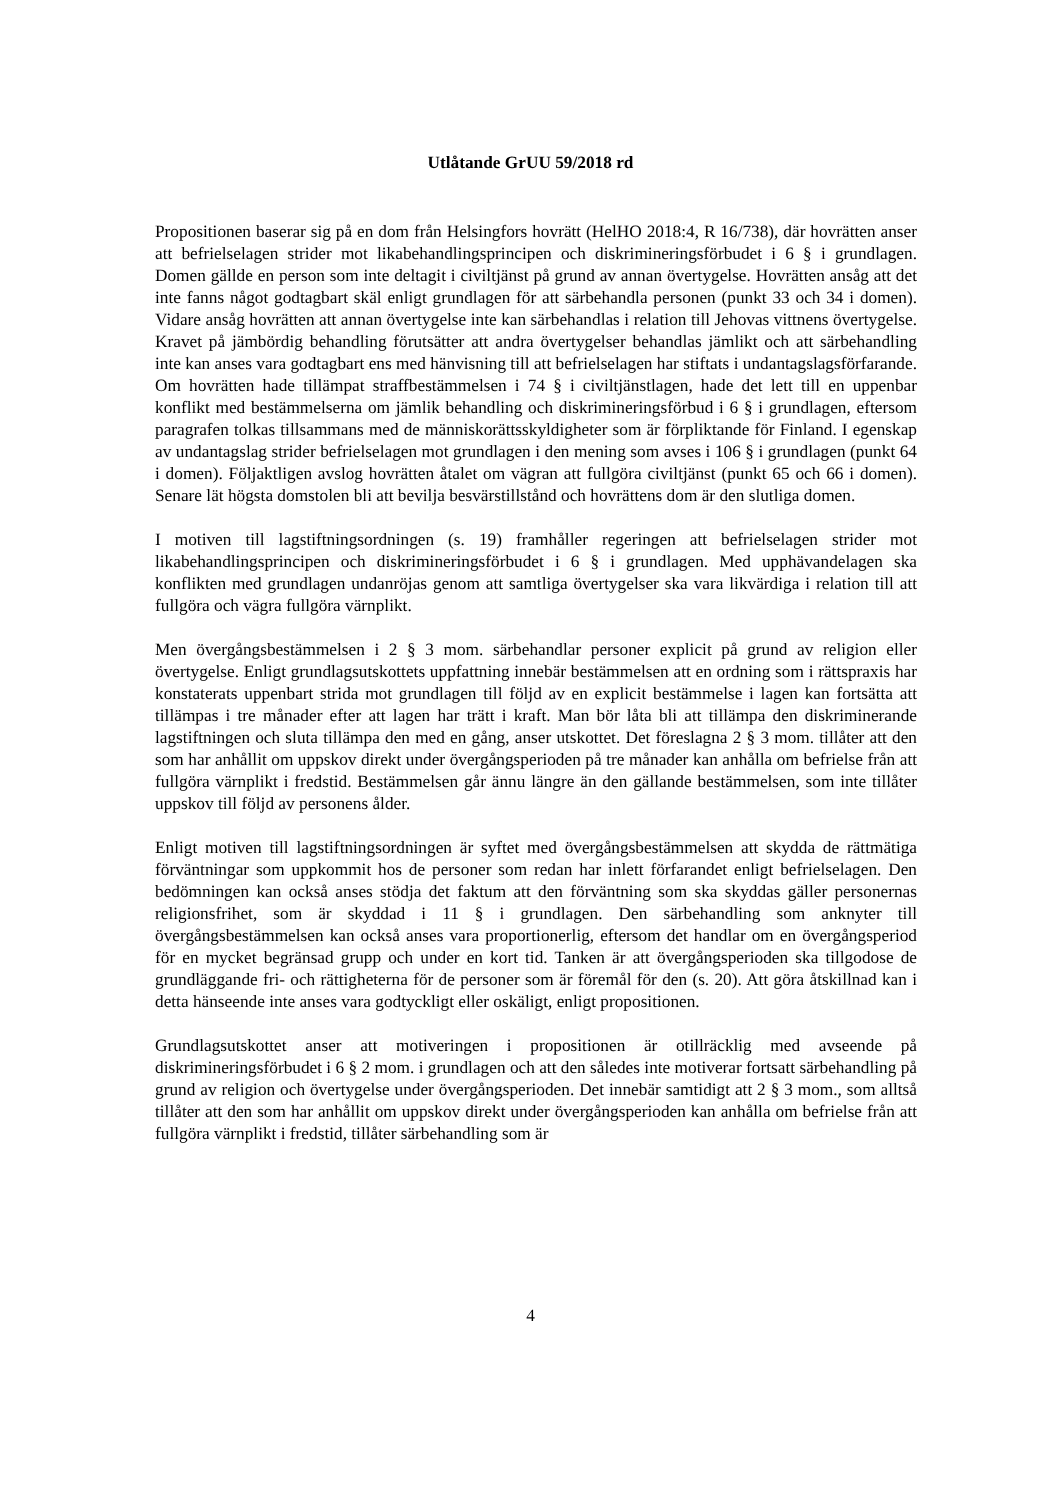Utlåtande GrUU 59/2018 rd
Propositionen baserar sig på en dom från Helsingfors hovrätt (HelHO 2018:4, R 16/738), där hovrätten anser att befrielselagen strider mot likabehandlingsprincipen och diskrimineringsförbudet i 6 § i grundlagen. Domen gällde en person som inte deltagit i civiltjänst på grund av annan övertygelse. Hovrätten ansåg att det inte fanns något godtagbart skäl enligt grundlagen för att särbehandla personen (punkt 33 och 34 i domen). Vidare ansåg hovrätten att annan övertygelse inte kan särbehandlas i relation till Jehovas vittnens övertygelse. Kravet på jämbördig behandling förutsätter att andra övertygelser behandlas jämlikt och att särbehandling inte kan anses vara godtagbart ens med hänvisning till att befrielselagen har stiftats i undantagslagsförfarande. Om hovrätten hade tillämpat straffbestämmelsen i 74 § i civiltjänstlagen, hade det lett till en uppenbar konflikt med bestämmelserna om jämlik behandling och diskrimineringsförbud i 6 § i grundlagen, eftersom paragrafen tolkas tillsammans med de människorättsskyldigheter som är förpliktande för Finland. I egenskap av undantagslag strider befrielselagen mot grundlagen i den mening som avses i 106 § i grundlagen (punkt 64 i domen). Följaktligen avslog hovrätten åtalet om vägran att fullgöra civiltjänst (punkt 65 och 66 i domen). Senare lät högsta domstolen bli att bevilja besvärstillstånd och hovrättens dom är den slutliga domen.
I motiven till lagstiftningsordningen (s. 19) framhåller regeringen att befrielselagen strider mot likabehandlingsprincipen och diskrimineringsförbudet i 6 § i grundlagen. Med upphävandelagen ska konflikten med grundlagen undanröjas genom att samtliga övertygelser ska vara likvärdiga i relation till att fullgöra och vägra fullgöra värnplikt.
Men övergångsbestämmelsen i 2 § 3 mom. särbehandlar personer explicit på grund av religion eller övertygelse. Enligt grundlagsutskottets uppfattning innebär bestämmelsen att en ordning som i rättspraxis har konstaterats uppenbart strida mot grundlagen till följd av en explicit bestämmelse i lagen kan fortsätta att tillämpas i tre månader efter att lagen har trätt i kraft. Man bör låta bli att tillämpa den diskriminerande lagstiftningen och sluta tillämpa den med en gång, anser utskottet. Det föreslagna 2 § 3 mom. tillåter att den som har anhållit om uppskov direkt under övergångsperioden på tre månader kan anhålla om befrielse från att fullgöra värnplikt i fredstid. Bestämmelsen går ännu längre än den gällande bestämmelsen, som inte tillåter uppskov till följd av personens ålder.
Enligt motiven till lagstiftningsordningen är syftet med övergångsbestämmelsen att skydda de rättmätiga förväntningar som uppkommit hos de personer som redan har inlett förfarandet enligt befrielselagen. Den bedömningen kan också anses stödja det faktum att den förväntning som ska skyddas gäller personernas religionsfrihet, som är skyddad i 11 § i grundlagen. Den särbehandling som anknyter till övergångsbestämmelsen kan också anses vara proportionerlig, eftersom det handlar om en övergångsperiod för en mycket begränsad grupp och under en kort tid. Tanken är att övergångsperioden ska tillgodose de grundläggande fri- och rättigheterna för de personer som är föremål för den (s. 20). Att göra åtskillnad kan i detta hänseende inte anses vara godtyckligt eller oskäligt, enligt propositionen.
Grundlagsutskottet anser att motiveringen i propositionen är otillräcklig med avseende på diskrimineringsförbudet i 6 § 2 mom. i grundlagen och att den således inte motiverar fortsatt särbehandling på grund av religion och övertygelse under övergångsperioden. Det innebär samtidigt att 2 § 3 mom., som alltså tillåter att den som har anhållit om uppskov direkt under övergångsperioden kan anhålla om befrielse från att fullgöra värnplikt i fredstid, tillåter särbehandling som är
4